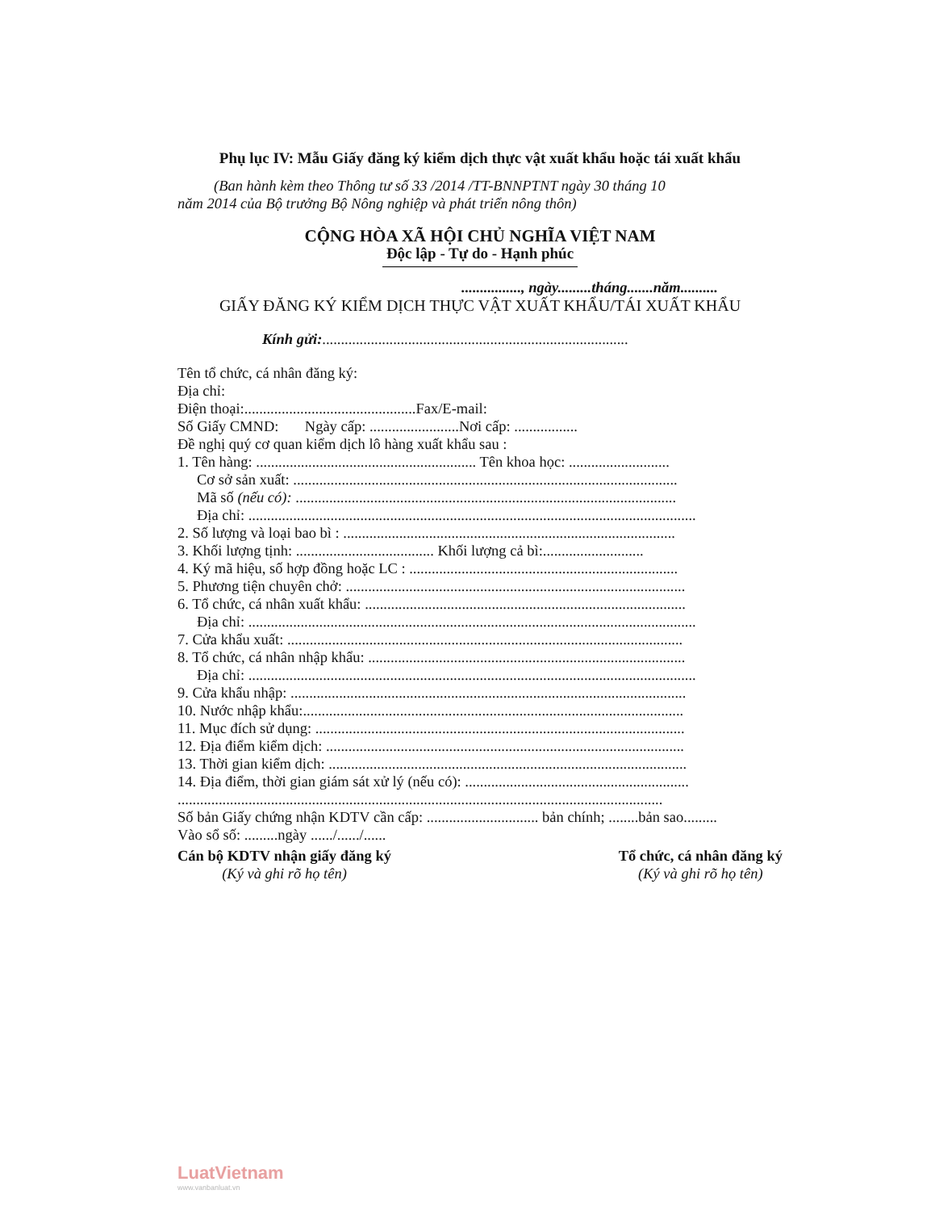Phụ lục IV: Mẫu Giấy đăng ký kiểm dịch thực vật xuất khẩu hoặc tái xuất khẩu
(Ban hành kèm theo Thông tư số 33 /2014 /TT-BNNPTNT ngày 30 tháng 10
năm 2014 của Bộ trưởng Bộ Nông nghiệp và phát triển nông thôn)
CỘNG HÒA XÃ HỘI CHỦ NGHĨA VIỆT NAM
Độc lập - Tự do - Hạnh phúc
................, ngày.........tháng.......năm..........
GIẤY ĐĂNG KÝ KIỂM DỊCH THỰC VẬT XUẤT KHẨU/TÁI XUẤT KHẨU
Kính gửi:..................................................................................
Tên tổ chức, cá nhân đăng ký:
Địa chỉ:
Điện thoại:..............................................Fax/E-mail:
Số Giấy CMND: Ngày cấp: ........................Nơi cấp: .................
Đề nghị quý cơ quan kiểm dịch lô hàng xuất khẩu sau :
1. Tên hàng: ........................................................... Tên khoa học: ...........................
Cơ sở sản xuất: .......................................................................................................
Mã số (nếu có): ......................................................................................................
Địa chỉ: ........................................................................................................................
2. Số lượng và loại bao bì : .........................................................................................
3. Khối lượng tịnh: ..................................... Khối lượng cả bì:...........................
4. Ký mã hiệu, số hợp đồng hoặc LC : ........................................................................
5. Phương tiện chuyên chở: ...........................................................................................
6. Tổ chức, cá nhân xuất khẩu: ......................................................................................
Địa chỉ: ........................................................................................................................
7. Cửa khẩu xuất: ..........................................................................................................
8. Tổ chức, cá nhân nhập khẩu: .....................................................................................
Địa chỉ: ........................................................................................................................
9. Cửa khẩu nhập: ..........................................................................................................
10. Nước nhập khẩu:......................................................................................................
11. Mục đích sử dụng: ...................................................................................................
12. Địa điểm kiểm dịch: ................................................................................................
13. Thời gian kiểm dịch: ................................................................................................
14. Địa điểm, thời gian giám sát xử lý (nếu có): ............................................................
..................................................................................................................................
Số bản Giấy chứng nhận KDTV cần cấp: .............................. bản chính; ........bản sao.........
Vào sổ số: .........ngày ....../....../......
Cán bộ KDTV nhận giấy đăng ký
(Ký và ghi rõ họ tên)
Tổ chức, cá nhân đăng ký
(Ký và ghi rõ họ tên)
LuatVietnam
www.vanbanluat.vn